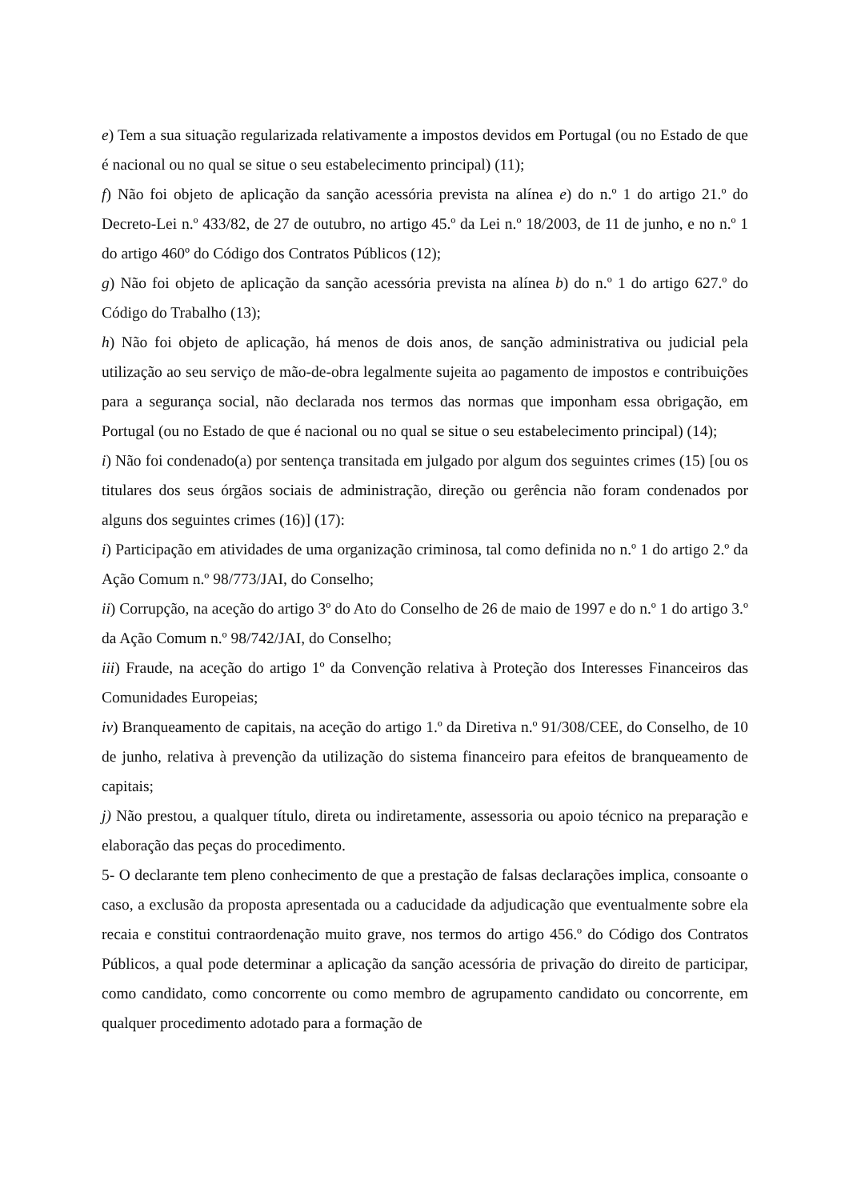e) Tem a sua situação regularizada relativamente a impostos devidos em Portugal (ou no Estado de que é nacional ou no qual se situe o seu estabelecimento principal) (11);
f) Não foi objeto de aplicação da sanção acessória prevista na alínea e) do n.º 1 do artigo 21.º do Decreto-Lei n.º 433/82, de 27 de outubro, no artigo 45.º da Lei n.º 18/2003, de 11 de junho, e no n.º 1 do artigo 460º do Código dos Contratos Públicos (12);
g) Não foi objeto de aplicação da sanção acessória prevista na alínea b) do n.º 1 do artigo 627.º do Código do Trabalho (13);
h) Não foi objeto de aplicação, há menos de dois anos, de sanção administrativa ou judicial pela utilização ao seu serviço de mão-de-obra legalmente sujeita ao pagamento de impostos e contribuições para a segurança social, não declarada nos termos das normas que imponham essa obrigação, em Portugal (ou no Estado de que é nacional ou no qual se situe o seu estabelecimento principal) (14);
i) Não foi condenado(a) por sentença transitada em julgado por algum dos seguintes crimes (15) [ou os titulares dos seus órgãos sociais de administração, direção ou gerência não foram condenados por alguns dos seguintes crimes (16)] (17):
i) Participação em atividades de uma organização criminosa, tal como definida no n.º 1 do artigo 2.º da Ação Comum n.º 98/773/JAI, do Conselho;
ii) Corrupção, na aceção do artigo 3º do Ato do Conselho de 26 de maio de 1997 e do n.º 1 do artigo 3.º da Ação Comum n.º 98/742/JAI, do Conselho;
iii) Fraude, na aceção do artigo 1º da Convenção relativa à Proteção dos Interesses Financeiros das Comunidades Europeias;
iv) Branqueamento de capitais, na aceção do artigo 1.º da Diretiva n.º 91/308/CEE, do Conselho, de 10 de junho, relativa à prevenção da utilização do sistema financeiro para efeitos de branqueamento de capitais;
j) Não prestou, a qualquer título, direta ou indiretamente, assessoria ou apoio técnico na preparação e elaboração das peças do procedimento.
5- O declarante tem pleno conhecimento de que a prestação de falsas declarações implica, consoante o caso, a exclusão da proposta apresentada ou a caducidade da adjudicação que eventualmente sobre ela recaia e constitui contraordenação muito grave, nos termos do artigo 456.º do Código dos Contratos Públicos, a qual pode determinar a aplicação da sanção acessória de privação do direito de participar, como candidato, como concorrente ou como membro de agrupamento candidato ou concorrente, em qualquer procedimento adotado para a formação de